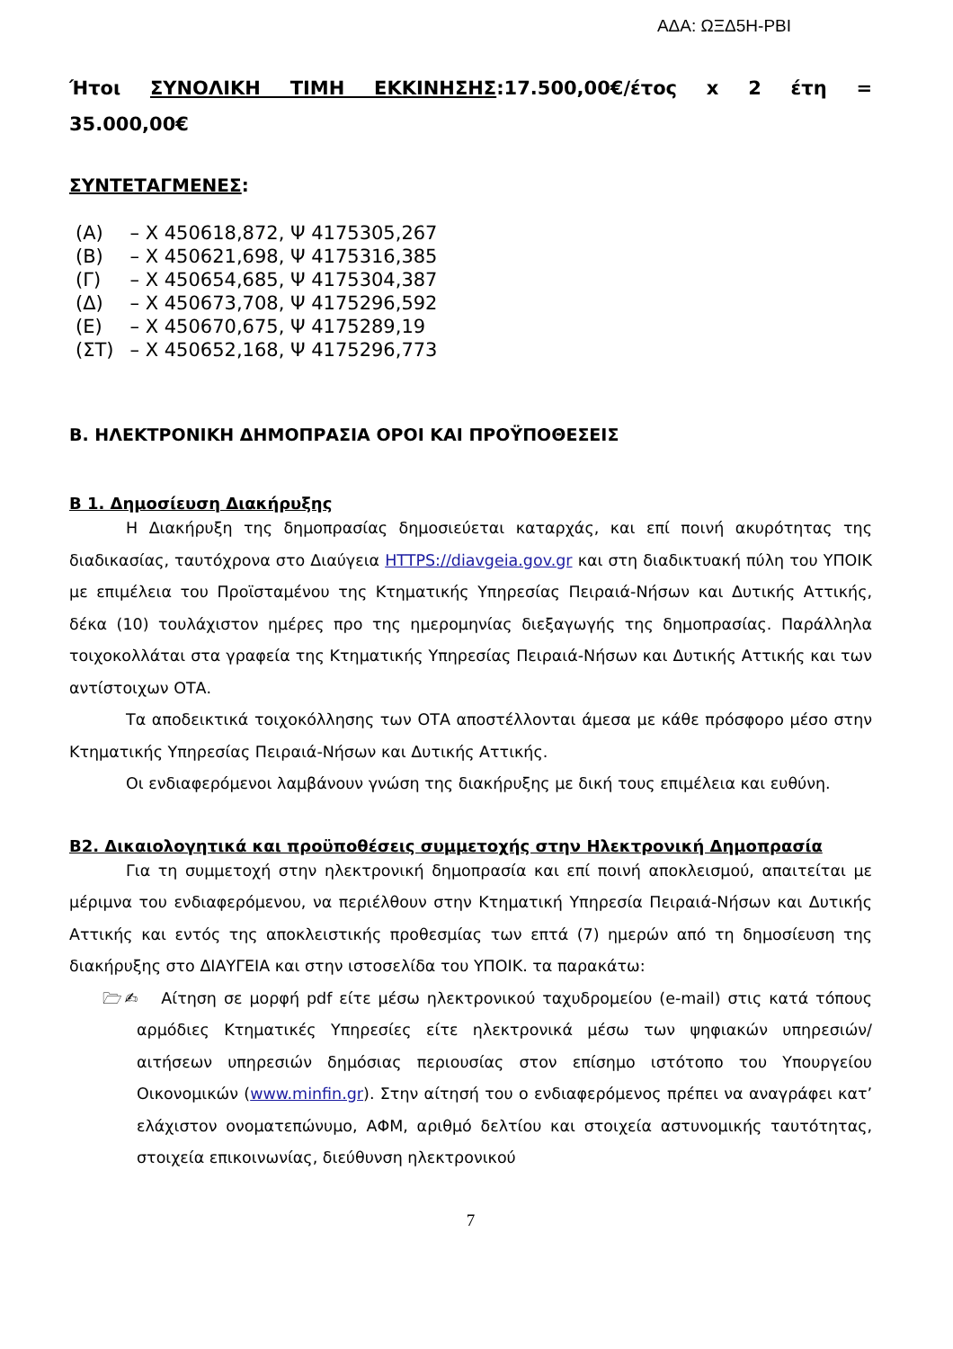ΑΔΑ: ΩΞΔ5Η-ΡΒΙ
Ήτοι ΣΥΝΟΛΙΚΗ ΤΙΜΗ ΕΚΚΙΝΗΣΗΣ:17.500,00€/έτος x 2 έτη =
35.000,00€
ΣΥΝΤΕΤΑΓΜΕΝΕΣ:
| (Α) | – Χ 450618,872, Ψ 4175305,267 |
| (Β) | – Χ 450621,698, Ψ 4175316,385 |
| (Γ) | – Χ 450654,685, Ψ 4175304,387 |
| (Δ) | – Χ 450673,708, Ψ 4175296,592 |
| (Ε) | – Χ 450670,675, Ψ 4175289,19 |
| (ΣΤ) | – Χ 450652,168, Ψ 4175296,773 |
Β. ΗΛΕΚΤΡΟΝΙΚΗ ΔΗΜΟΠΡΑΣΙΑ ΟΡΟΙ ΚΑΙ ΠΡΟΫΠΟΘΕΣΕΙΣ
Β 1. Δημοσίευση Διακήρυξης
Η Διακήρυξη της δημοπρασίας δημοσιεύεται καταρχάς, και επί ποινή ακυρότητας της διαδικασίας, ταυτόχρονα στο Διαύγεια HTTPS://diavgeia.gov.gr και στη διαδικτυακή πύλη του ΥΠΟΙΚ με επιμέλεια του Προϊσταμένου της Κτηματικής Υπηρεσίας Πειραιά-Νήσων και Δυτικής Αττικής, δέκα (10) τουλάχιστον ημέρες προ της ημερομηνίας διεξαγωγής της δημοπρασίας. Παράλληλα τοιχοκολλάται στα γραφεία της Κτηματικής Υπηρεσίας Πειραιά-Νήσων και Δυτικής Αττικής και των αντίστοιχων ΟΤΑ.
Τα αποδεικτικά τοιχοκόλλησης των ΟΤΑ αποστέλλονται άμεσα με κάθε πρόσφορο μέσο στην Κτηματικής Υπηρεσίας Πειραιά-Νήσων και Δυτικής Αττικής.
Οι ενδιαφερόμενοι λαμβάνουν γνώση της διακήρυξης με δική τους επιμέλεια και ευθύνη.
Β2. Δικαιολογητικά και προϋποθέσεις συμμετοχής στην Ηλεκτρονική Δημοπρασία
Για τη συμμετοχή στην ηλεκτρονική δημοπρασία και επί ποινή αποκλεισμού, απαιτείται με μέριμνα του ενδιαφερόμενου, να περιέλθουν στην Κτηματική Υπηρεσία Πειραιά-Νήσων και Δυτικής Αττικής και εντός της αποκλειστικής προθεσμίας των επτά (7) ημερών από τη δημοσίευση της διακήρυξης στο ΔΙΑΥΓΕΙΑ και στην ιστοσελίδα του ΥΠΟΙΚ. τα παρακάτω:
🗁✍ Αίτηση σε μορφή pdf είτε μέσω ηλεκτρονικού ταχυδρομείου (e-mail) στις κατά τόπους αρμόδιες Κτηματικές Υπηρεσίες είτε ηλεκτρονικά μέσω των ψηφιακών υπηρεσιών/ αιτήσεων υπηρεσιών δημόσιας περιουσίας στον επίσημο ιστότοπο του Υπουργείου Οικονομικών (www.minfin.gr). Στην αίτησή του ο ενδιαφερόμενος πρέπει να αναγράφει κατ’ ελάχιστον ονοματεπώνυμο, ΑΦΜ, αριθμό δελτίου και στοιχεία αστυνομικής ταυτότητας, στοιχεία επικοινωνίας, διεύθυνση ηλεκτρονικού
7